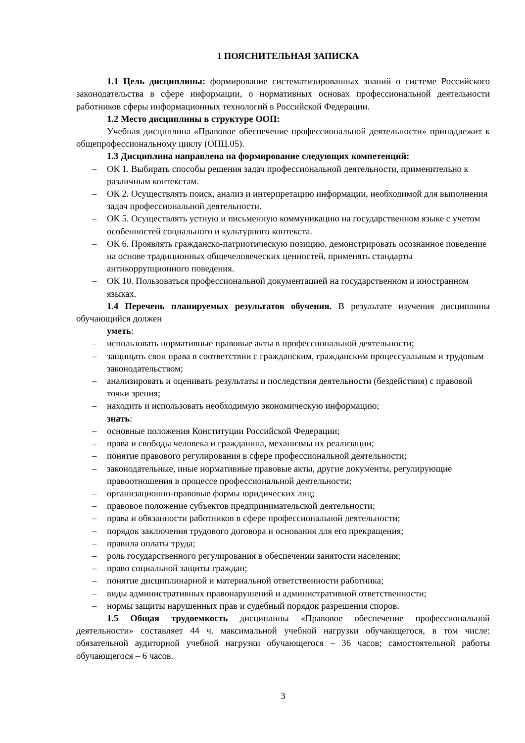1 ПОЯСНИТЕЛЬНАЯ ЗАПИСКА
1.1 Цель дисциплины: формирование систематизированных знаний о системе Российского законодательства в сфере информации, о нормативных основах профессиональной деятельности работников сферы информационных технологий в Российской Федерации.
1.2 Место дисциплины в структуре ООП:
Учебная дисциплина «Правовое обеспечение профессиональной деятельности» принадлежит к общепрофессиональному циклу (ОПЦ.05).
1.3 Дисциплина направлена на формирование следующих компетенций:
– ОК 1. Выбирать способы решения задач профессиональной деятельности, применительно к различным контекстам.
– ОК 2. Осуществлять поиск, анализ и интерпретацию информации, необходимой для выполнения задач профессиональной деятельности.
– ОК 5. Осуществлять устную и письменную коммуникацию на государственном языке с учетом особенностей социального и культурного контекста.
– ОК 6. Проявлять гражданско-патриотическую позицию, демонстрировать осознанное поведение на основе традиционных общечеловеческих ценностей, применять стандарты антикоррупционного поведения.
– ОК 10. Пользоваться профессиональной документацией на государственном и иностранном языках.
1.4 Перечень планируемых результатов обучения. В результате изучения дисциплины обучающийся должен
уметь:
– использовать нормативные правовые акты в профессиональной деятельности;
– защищать свои права в соответствии с гражданским, гражданским процессуальным и трудовым законодательством;
– анализировать и оценивать результаты и последствия деятельности (бездействия) с правовой точки зрения;
– находить и использовать необходимую экономическую информацию;
знать:
– основные положения Конституции Российской Федерации;
– права и свободы человека и гражданина, механизмы их реализации;
– понятие правового регулирования в сфере профессиональной деятельности;
– законодательные, иные нормативные правовые акты, другие документы, регулирующие правоотношения в процессе профессиональной деятельности;
– организационно-правовые формы юридических лиц;
– правовое положение субъектов предпринимательской деятельности;
– права и обязанности работников в сфере профессиональной деятельности;
– порядок заключения трудового договора и основания для его прекращения;
– правила оплаты труда;
– роль государственного регулирования в обеспечении занятости населения;
– право социальной защиты граждан;
– понятие дисциплинарной и материальной ответственности работника;
– виды административных правонарушений и административной ответственности;
– нормы защиты нарушенных прав и судебный порядок разрешения споров.
1.5 Общая трудоемкость дисциплины «Правовое обеспечение профессиональной деятельности» составляет 44 ч. максимальной учебной нагрузки обучающегося, в том числе: обязательной аудиторной учебной нагрузки обучающегося – 36 часов; самостоятельной работы обучающегося – 6 часов.
3